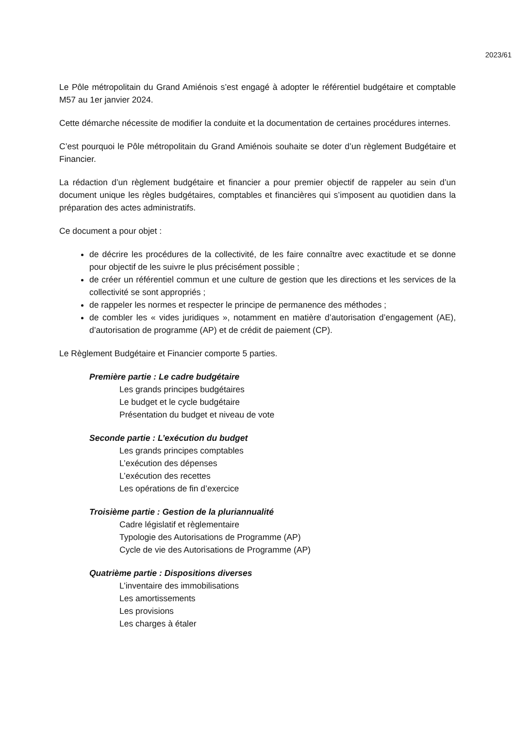2023/61
Le Pôle métropolitain du Grand Amiénois s’est engagé à adopter le référentiel budgétaire et comptable M57 au 1er janvier 2024.
Cette démarche nécessite de modifier la conduite et la documentation de certaines procédures internes.
C’est pourquoi le Pôle métropolitain du Grand Amiénois souhaite se doter d’un règlement Budgétaire et Financier.
La rédaction d’un règlement budgétaire et financier a pour premier objectif de rappeler au sein d’un document unique les règles budgétaires, comptables et financières qui s’imposent au quotidien dans la préparation des actes administratifs.
Ce document a pour objet :
de décrire les procédures de la collectivité, de les faire connaître avec exactitude et se donne pour objectif de les suivre le plus précisément possible ;
de créer un référentiel commun et une culture de gestion que les directions et les services de la collectivité se sont appropriés ;
de rappeler les normes et respecter le principe de permanence des méthodes ;
de combler les « vides juridiques », notamment en matière d’autorisation d’engagement (AE), d’autorisation de programme (AP) et de crédit de paiement (CP).
Le Règlement Budgétaire et Financier comporte 5 parties.
Première partie : Le cadre budgétaire
Les grands principes budgétaires
Le budget et le cycle budgétaire
Présentation du budget et niveau de vote
Seconde partie : L’exécution du budget
Les grands principes comptables
L’exécution des dépenses
L’exécution des recettes
Les opérations de fin d’exercice
Troisième partie : Gestion de la pluriannualité
Cadre législatif et règlementaire
Typologie des Autorisations de Programme (AP)
Cycle de vie des Autorisations de Programme (AP)
Quatrième partie : Dispositions diverses
L’inventaire des immobilisations
Les amortissements
Les provisions
Les charges à étaler